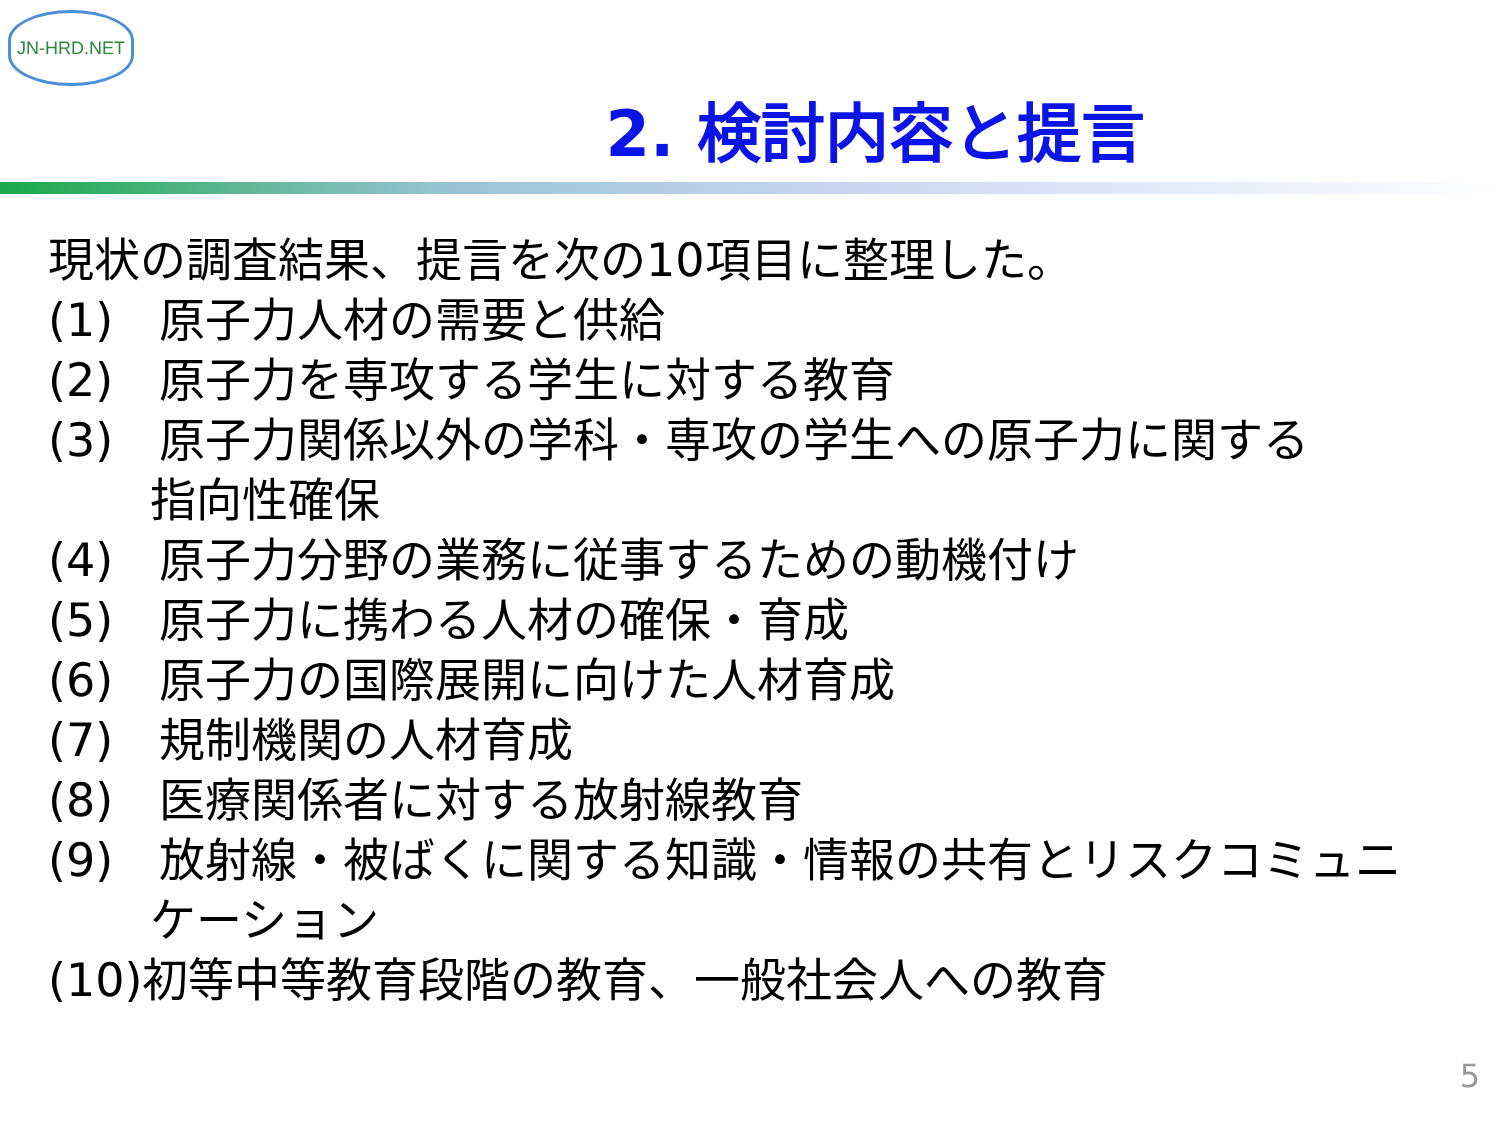JN-HRD.NET
2. 検討内容と提言
現状の調査結果、提言を次の10項目に整理した。
(1)　原子力人材の需要と供給
(2)　原子力を専攻する学生に対する教育
(3)　原子力関係以外の学科・専攻の学生への原子力に関する
指向性確保
(4)　原子力分野の業務に従事するための動機付け
(5)　原子力に携わる人材の確保・育成
(6)　原子力の国際展開に向けた人材育成
(7)　規制機関の人材育成
(8)　医療関係者に対する放射線教育
(9)　放射線・被ばくに関する知識・情報の共有とリスクコミュニ
ケーション
(10)初等中等教育段階の教育、一般社会人への教育
5